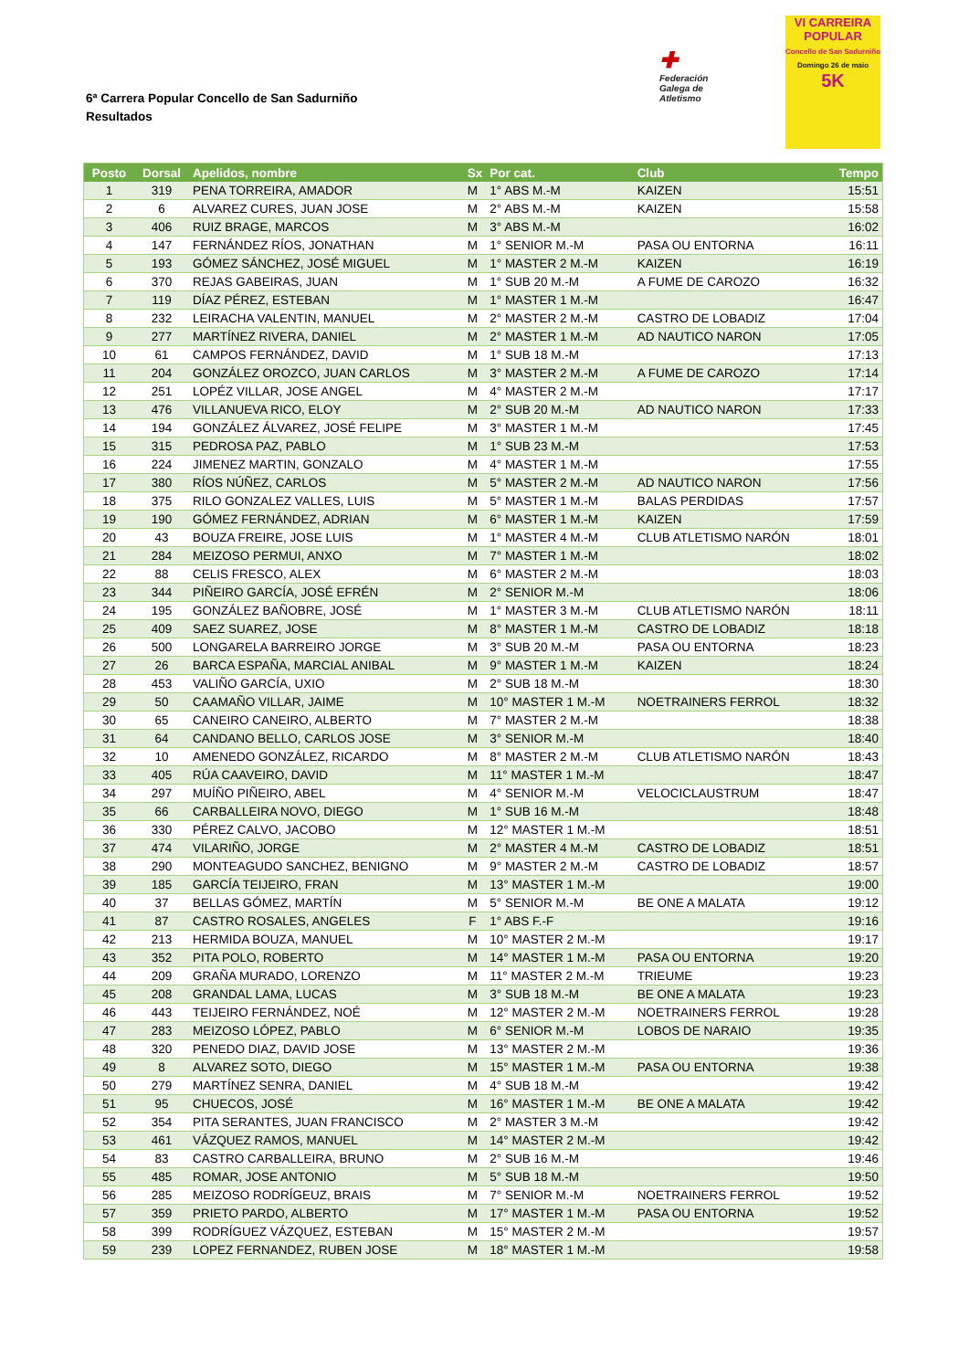6ª Carrera Popular Concello de San Sadurniño
Resultados
✚
Federación
Galega de
Atletismo
VI CARREIRA POPULAR
Concello de San Sadurniño
Domingo 26 de maio
5K
| Posto | Dorsal | Apelidos, nombre | Sx | Por cat. | Club | Tempo |
| --- | --- | --- | --- | --- | --- | --- |
| 1 | 319 | PENA TORREIRA, AMADOR | M | 1° ABS M.-M | KAIZEN | 15:51 |
| 2 | 6 | ALVAREZ CURES, JUAN JOSE | M | 2° ABS M.-M | KAIZEN | 15:58 |
| 3 | 406 | RUIZ BRAGE, MARCOS | M | 3° ABS M.-M | | 16:02 |
| 4 | 147 | FERNÁNDEZ RÍOS, JONATHAN | M | 1° SENIOR M.-M | PASA OU ENTORNA | 16:11 |
| 5 | 193 | GÓMEZ SÁNCHEZ, JOSÉ MIGUEL | M | 1° MASTER 2 M.-M | KAIZEN | 16:19 |
| 6 | 370 | REJAS GABEIRAS, JUAN | M | 1° SUB 20 M.-M | A FUME DE CAROZO | 16:32 |
| 7 | 119 | DÍAZ PÉREZ, ESTEBAN | M | 1° MASTER 1 M.-M | | 16:47 |
| 8 | 232 | LEIRACHA VALENTIN, MANUEL | M | 2° MASTER 2 M.-M | CASTRO DE LOBADIZ | 17:04 |
| 9 | 277 | MARTÍNEZ RIVERA, DANIEL | M | 2° MASTER 1 M.-M | AD NAUTICO NARON | 17:05 |
| 10 | 61 | CAMPOS FERNÁNDEZ, DAVID | M | 1° SUB 18 M.-M | | 17:13 |
| 11 | 204 | GONZÁLEZ OROZCO, JUAN CARLOS | M | 3° MASTER 2 M.-M | A FUME DE CAROZO | 17:14 |
| 12 | 251 | LOPÉZ VILLAR, JOSE ANGEL | M | 4° MASTER 2 M.-M | | 17:17 |
| 13 | 476 | VILLANUEVA RICO, ELOY | M | 2° SUB 20 M.-M | AD NAUTICO NARON | 17:33 |
| 14 | 194 | GONZÁLEZ ÁLVAREZ, JOSÉ FELIPE | M | 3° MASTER 1 M.-M | | 17:45 |
| 15 | 315 | PEDROSA PAZ, PABLO | M | 1° SUB 23 M.-M | | 17:53 |
| 16 | 224 | JIMENEZ MARTIN, GONZALO | M | 4° MASTER 1 M.-M | | 17:55 |
| 17 | 380 | RÍOS NÚÑEZ, CARLOS | M | 5° MASTER 2 M.-M | AD NAUTICO NARON | 17:56 |
| 18 | 375 | RILO GONZALEZ VALLES, LUIS | M | 5° MASTER 1 M.-M | BALAS PERDIDAS | 17:57 |
| 19 | 190 | GÓMEZ FERNÁNDEZ, ADRIAN | M | 6° MASTER 1 M.-M | KAIZEN | 17:59 |
| 20 | 43 | BOUZA FREIRE, JOSE LUIS | M | 1° MASTER 4 M.-M | CLUB ATLETISMO NARÓN | 18:01 |
| 21 | 284 | MEIZOSO PERMUI, ANXO | M | 7° MASTER 1 M.-M | | 18:02 |
| 22 | 88 | CELIS FRESCO, ALEX | M | 6° MASTER 2 M.-M | | 18:03 |
| 23 | 344 | PIÑEIRO GARCÍA, JOSÉ EFRÉN | M | 2° SENIOR M.-M | | 18:06 |
| 24 | 195 | GONZÁLEZ BAÑOBRE, JOSÉ | M | 1° MASTER 3 M.-M | CLUB ATLETISMO NARÓN | 18:11 |
| 25 | 409 | SAEZ SUAREZ, JOSE | M | 8° MASTER 1 M.-M | CASTRO DE LOBADIZ | 18:18 |
| 26 | 500 | LONGARELA BARREIRO JORGE | M | 3° SUB 20 M.-M | PASA OU ENTORNA | 18:23 |
| 27 | 26 | BARCA ESPAÑA, MARCIAL ANIBAL | M | 9° MASTER 1 M.-M | KAIZEN | 18:24 |
| 28 | 453 | VALIÑO GARCÍA, UXIO | M | 2° SUB 18 M.-M | | 18:30 |
| 29 | 50 | CAAMAÑO VILLAR, JAIME | M | 10° MASTER 1 M.-M | NOETRAINERS FERROL | 18:32 |
| 30 | 65 | CANEIRO CANEIRO, ALBERTO | M | 7° MASTER 2 M.-M | | 18:38 |
| 31 | 64 | CANDANO BELLO, CARLOS JOSE | M | 3° SENIOR M.-M | | 18:40 |
| 32 | 10 | AMENEDO GONZÁLEZ, RICARDO | M | 8° MASTER 2 M.-M | CLUB ATLETISMO NARÓN | 18:43 |
| 33 | 405 | RÚA CAAVEIRO, DAVID | M | 11° MASTER 1 M.-M | | 18:47 |
| 34 | 297 | MUÍÑO PIÑEIRO, ABEL | M | 4° SENIOR M.-M | VELOCICLAUSTRUM | 18:47 |
| 35 | 66 | CARBALLEIRA NOVO, DIEGO | M | 1° SUB 16 M.-M | | 18:48 |
| 36 | 330 | PÉREZ CALVO, JACOBO | M | 12° MASTER 1 M.-M | | 18:51 |
| 37 | 474 | VILARIÑO, JORGE | M | 2° MASTER 4 M.-M | CASTRO DE LOBADIZ | 18:51 |
| 38 | 290 | MONTEAGUDO SANCHEZ, BENIGNO | M | 9° MASTER 2 M.-M | CASTRO DE LOBADIZ | 18:57 |
| 39 | 185 | GARCÍA TEIJEIRO, FRAN | M | 13° MASTER 1 M.-M | | 19:00 |
| 40 | 37 | BELLAS GÓMEZ, MARTÍN | M | 5° SENIOR M.-M | BE ONE A MALATA | 19:12 |
| 41 | 87 | CASTRO ROSALES, ANGELES | F | 1° ABS F.-F | | 19:16 |
| 42 | 213 | HERMIDA BOUZA, MANUEL | M | 10° MASTER 2 M.-M | | 19:17 |
| 43 | 352 | PITA POLO, ROBERTO | M | 14° MASTER 1 M.-M | PASA OU ENTORNA | 19:20 |
| 44 | 209 | GRAÑA MURADO, LORENZO | M | 11° MASTER 2 M.-M | TRIEUME | 19:23 |
| 45 | 208 | GRANDAL LAMA, LUCAS | M | 3° SUB 18 M.-M | BE ONE A MALATA | 19:23 |
| 46 | 443 | TEIJEIRO FERNÁNDEZ, NOÉ | M | 12° MASTER 2 M.-M | NOETRAINERS FERROL | 19:28 |
| 47 | 283 | MEIZOSO LÓPEZ, PABLO | M | 6° SENIOR M.-M | LOBOS DE NARAIO | 19:35 |
| 48 | 320 | PENEDO DIAZ, DAVID JOSE | M | 13° MASTER 2 M.-M | | 19:36 |
| 49 | 8 | ALVAREZ SOTO, DIEGO | M | 15° MASTER 1 M.-M | PASA OU ENTORNA | 19:38 |
| 50 | 279 | MARTÍNEZ SENRA, DANIEL | M | 4° SUB 18 M.-M | | 19:42 |
| 51 | 95 | CHUECOS, JOSÉ | M | 16° MASTER 1 M.-M | BE ONE A MALATA | 19:42 |
| 52 | 354 | PITA SERANTES, JUAN FRANCISCO | M | 2° MASTER 3 M.-M | | 19:42 |
| 53 | 461 | VÁZQUEZ RAMOS, MANUEL | M | 14° MASTER 2 M.-M | | 19:42 |
| 54 | 83 | CASTRO CARBALLEIRA, BRUNO | M | 2° SUB 16 M.-M | | 19:46 |
| 55 | 485 | ROMAR, JOSE ANTONIO | M | 5° SUB 18 M.-M | | 19:50 |
| 56 | 285 | MEIZOSO RODRÍGEUZ, BRAIS | M | 7° SENIOR M.-M | NOETRAINERS FERROL | 19:52 |
| 57 | 359 | PRIETO PARDO, ALBERTO | M | 17° MASTER 1 M.-M | PASA OU ENTORNA | 19:52 |
| 58 | 399 | RODRÍGUEZ VÁZQUEZ, ESTEBAN | M | 15° MASTER 2 M.-M | | 19:57 |
| 59 | 239 | LOPEZ FERNANDEZ, RUBEN JOSE | M | 18° MASTER 1 M.-M | | 19:58 |